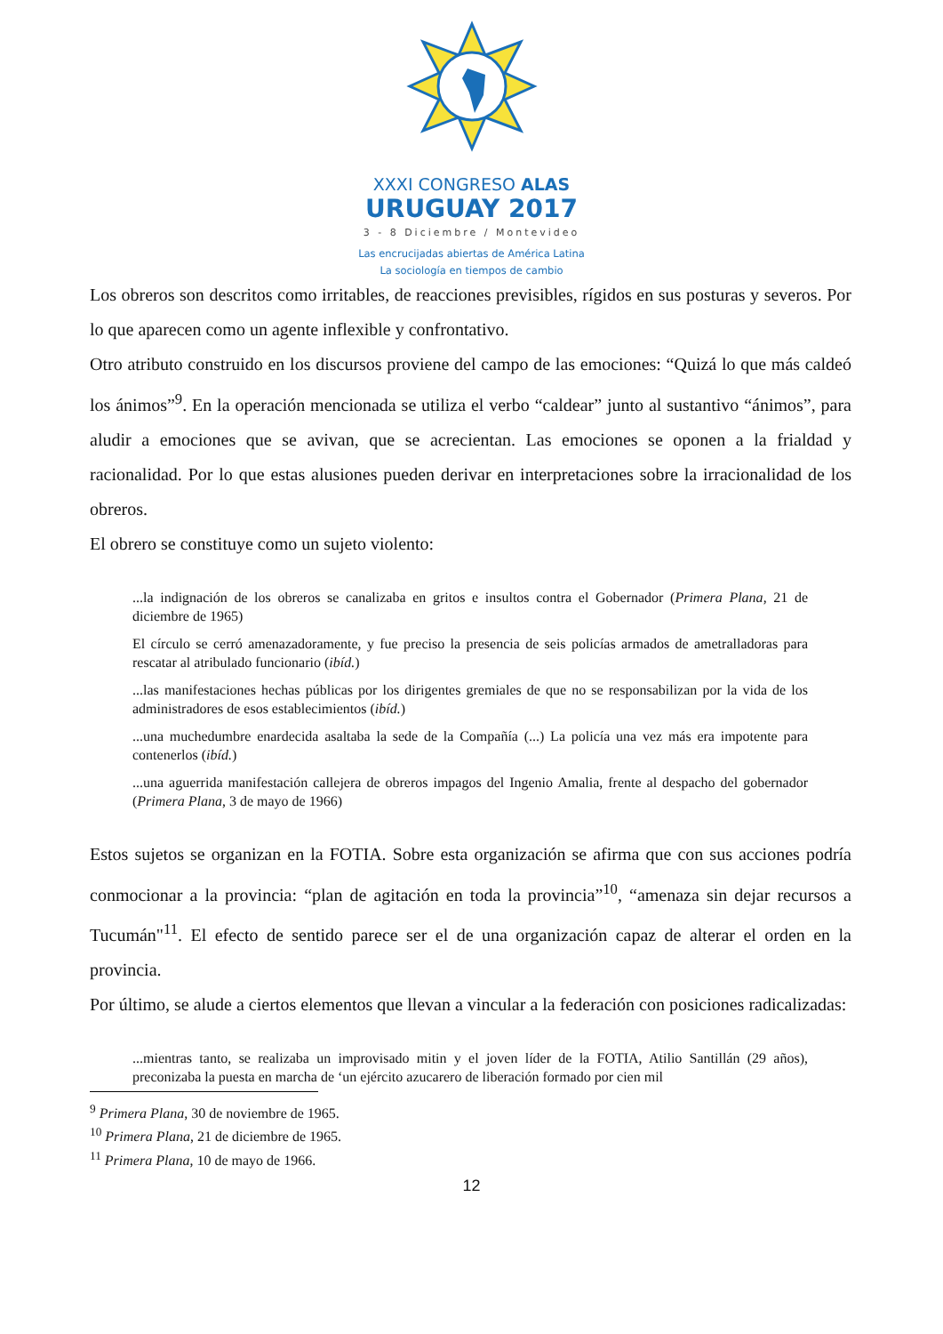XXXI CONGRESO ALAS
URUGUAY 2017
3 - 8 Diciembre / Montevideo
Las encrucijadas abiertas de América Latina
La sociología en tiempos de cambio
Los obreros son descritos como irritables, de reacciones previsibles, rígidos en sus posturas y severos. Por lo que aparecen como un agente inflexible y confrontativo.
Otro atributo construido en los discursos proviene del campo de las emociones: “Quizá lo que más caldeó los ánimos”<sup>9</sup>. En la operación mencionada se utiliza el verbo “caldear” junto al sustantivo “ánimos”, para aludir a emociones que se avivan, que se acrecientan. Las emociones se oponen a la frialdad y racionalidad. Por lo que estas alusiones pueden derivar en interpretaciones sobre la irracionalidad de los obreros.
El obrero se constituye como un sujeto violento:
...la indignación de los obreros se canalizaba en gritos e insultos contra el Gobernador (Primera Plana, 21 de diciembre de 1965)
El círculo se cerró amenazadoramente, y fue preciso la presencia de seis policías armados de ametralladoras para rescatar al atribulado funcionario (ibíd.)
...las manifestaciones hechas públicas por los dirigentes gremiales de que no se responsabilizan por la vida de los administradores de esos establecimientos (ibíd.)
...una muchedumbre enardecida asaltaba la sede de la Compañía (...) La policía una vez más era impotente para contenerlos (ibíd.)
...una aguerrida manifestación callejera de obreros impagos del Ingenio Amalia, frente al despacho del gobernador (Primera Plana, 3 de mayo de 1966)
Estos sujetos se organizan en la FOTIA. Sobre esta organización se afirma que con sus acciones podría conmocionar a la provincia: “plan de agitación en toda la provincia”<sup>10</sup>, “amenaza sin dejar recursos a Tucumán"<sup>11</sup>. El efecto de sentido parece ser el de una organización capaz de alterar el orden en la provincia.
Por último, se alude a ciertos elementos que llevan a vincular a la federación con posiciones radicalizadas:
...mientras tanto, se realizaba un improvisado mitin y el joven líder de la FOTIA, Atilio Santillán (29 años), preconizaba la puesta en marcha de ‘un ejército azucarero de liberación formado por cien mil
<sup>9</sup> Primera Plana, 30 de noviembre de 1965.
<sup>10</sup> Primera Plana, 21 de diciembre de 1965.
<sup>11</sup> Primera Plana, 10 de mayo de 1966.
12